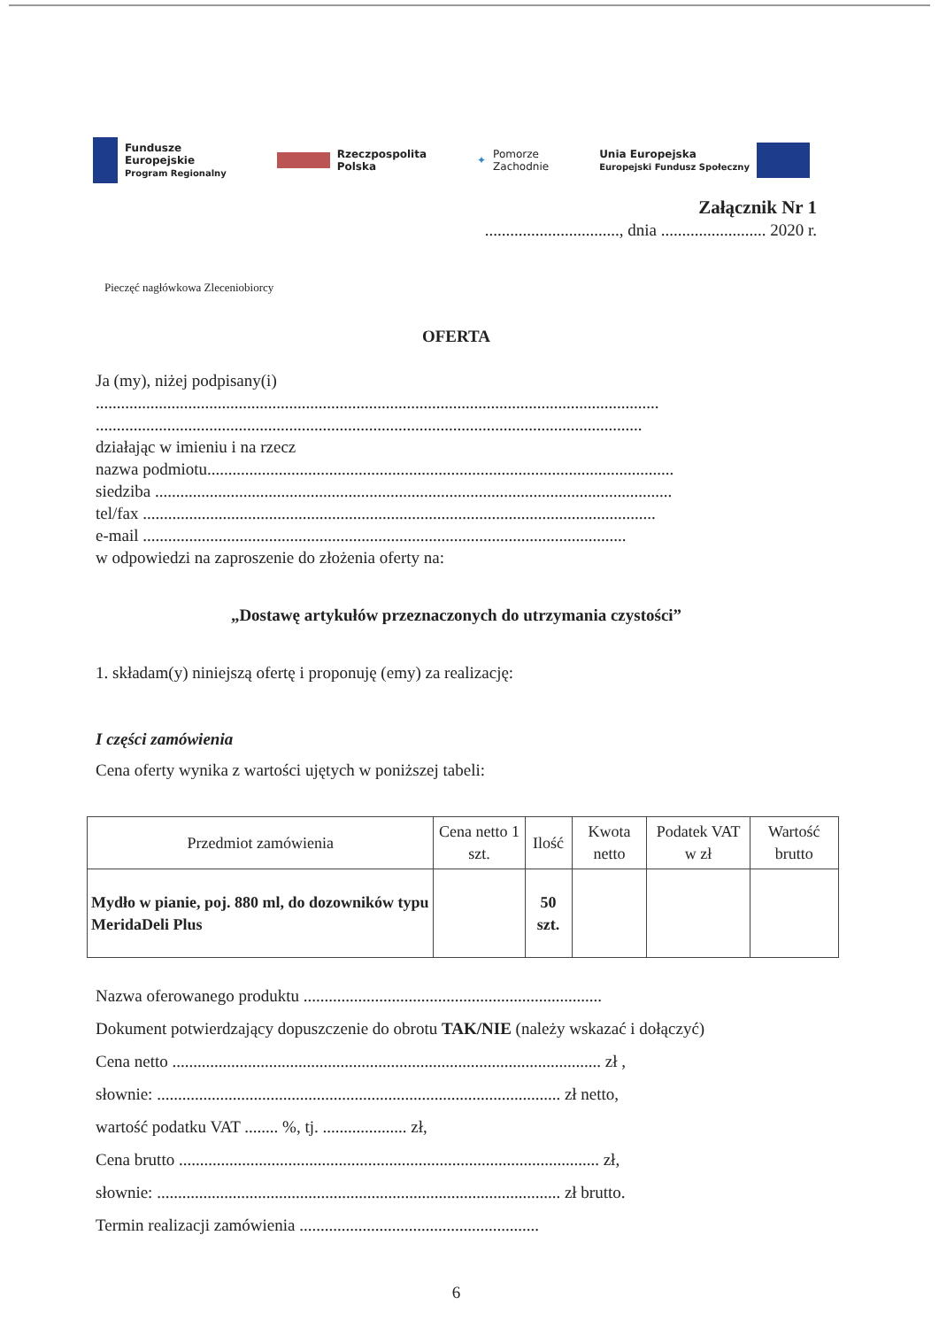Fundusze
Europejskie
Program Regionalny
Rzeczpospolita
Polska
✦ Pomorze
Zachodnie
Unia Europejska
Europejski Fundusz Społeczny
Załącznik Nr 1
................................, dnia ......................... 2020 r.
Pieczęć nagłówkowa Zleceniobiorcy
OFERTA
Ja (my), niżej podpisany(i)
......................................................................................................................................
..................................................................................................................................
działając w imieniu i na rzecz
nazwa podmiotu...............................................................................................................
siedziba ...........................................................................................................................
tel/fax ..........................................................................................................................
e-mail ...................................................................................................................
w odpowiedzi na zaproszenie do złożenia oferty na:
„Dostawę artykułów przeznaczonych do utrzymania czystości”
1. składam(y) niniejszą ofertę i proponuję (emy) za realizację:
I części zamówienia
Cena oferty wynika z wartości ujętych w poniższej tabeli:
| Przedmiot zamówienia | Cena netto 1 szt. | Ilość | Kwota netto | Podatek VAT w zł | Wartość brutto |
| --- | --- | --- | --- | --- | --- |
| Mydło w pianie, poj. 880 ml, do dozowników typu MeridaDeli Plus | | 50 szt. | | | |
Nazwa oferowanego produktu .......................................................................
Dokument potwierdzający dopuszczenie do obrotu TAK/NIE (należy wskazać i dołączyć)
Cena netto ...................................................................................................... zł ,
słownie: ................................................................................................ zł netto,
wartość podatku VAT ........ %, tj. .................... zł,
Cena brutto .................................................................................................... zł,
słownie: ................................................................................................ zł brutto.
Termin realizacji zamówienia .........................................................
6